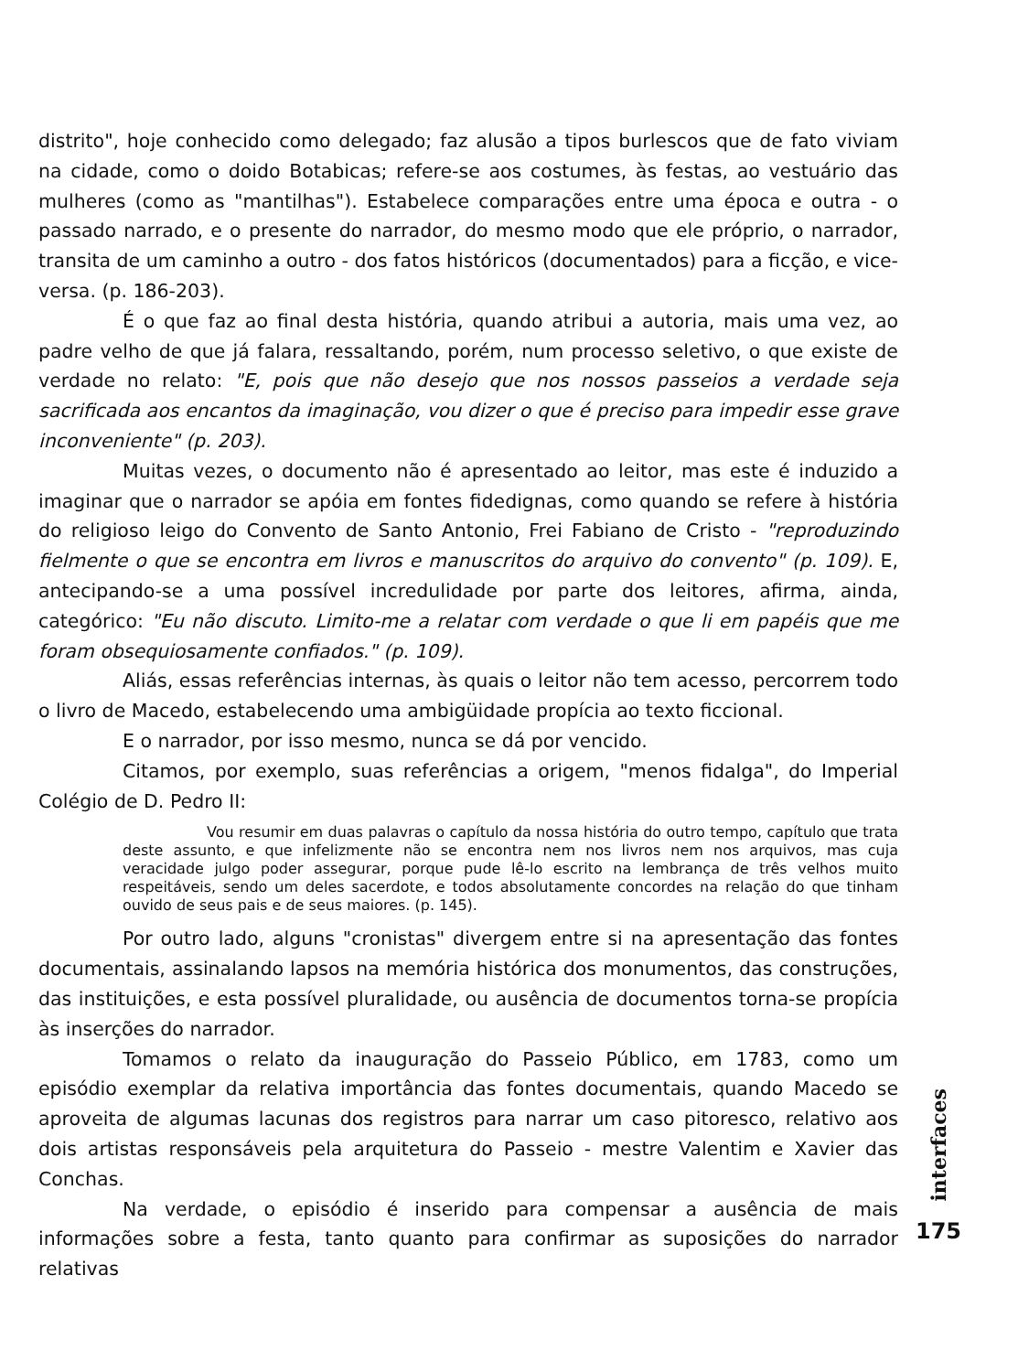distrito", hoje conhecido como delegado; faz alusão a tipos burlescos que de fato viviam na cidade, como o doido Botabicas; refere-se aos costumes, às festas, ao vestuário das mulheres (como as "mantilhas"). Estabelece comparações entre uma época e outra - o passado narrado, e o presente do narrador, do mesmo modo que ele próprio, o narrador, transita de um caminho a outro - dos fatos históricos (documentados) para a ficção, e vice-versa. (p. 186-203).
É o que faz ao final desta história, quando atribui a autoria, mais uma vez, ao padre velho de que já falara, ressaltando, porém, num processo seletivo, o que existe de verdade no relato: "E, pois que não desejo que nos nossos passeios a verdade seja sacrificada aos encantos da imaginação, vou dizer o que é preciso para impedir esse grave inconveniente" (p. 203).
Muitas vezes, o documento não é apresentado ao leitor, mas este é induzido a imaginar que o narrador se apóia em fontes fidedignas, como quando se refere à história do religioso leigo do Convento de Santo Antonio, Frei Fabiano de Cristo - "reproduzindo fielmente o que se encontra em livros e manuscritos do arquivo do convento" (p. 109). E, antecipando-se a uma possível incredulidade por parte dos leitores, afirma, ainda, categórico: "Eu não discuto. Limito-me a relatar com verdade o que li em papéis que me foram obsequiosamente confiados." (p. 109).
Aliás, essas referências internas, às quais o leitor não tem acesso, percorrem todo o livro de Macedo, estabelecendo uma ambigüidade propícia ao texto ficcional.
E o narrador, por isso mesmo, nunca se dá por vencido.
Citamos, por exemplo, suas referências a origem, "menos fidalga", do Imperial Colégio de D. Pedro II:
Vou resumir em duas palavras o capítulo da nossa história do outro tempo, capítulo que trata deste assunto, e que infelizmente não se encontra nem nos livros nem nos arquivos, mas cuja veracidade julgo poder assegurar, porque pude lê-lo escrito na lembrança de três velhos muito respeitáveis, sendo um deles sacerdote, e todos absolutamente concordes na relação do que tinham ouvido de seus pais e de seus maiores. (p. 145).
Por outro lado, alguns "cronistas" divergem entre si na apresentação das fontes documentais, assinalando lapsos na memória histórica dos monumentos, das construções, das instituições, e esta possível pluralidade, ou ausência de documentos torna-se propícia às inserções do narrador.
Tomamos o relato da inauguração do Passeio Público, em 1783, como um episódio exemplar da relativa importância das fontes documentais, quando Macedo se aproveita de algumas lacunas dos registros para narrar um caso pitoresco, relativo aos dois artistas responsáveis pela arquitetura do Passeio - mestre Valentim e Xavier das Conchas.
Na verdade, o episódio é inserido para compensar a ausência de mais informações sobre a festa, tanto quanto para confirmar as suposições do narrador relativas
interfaces
175